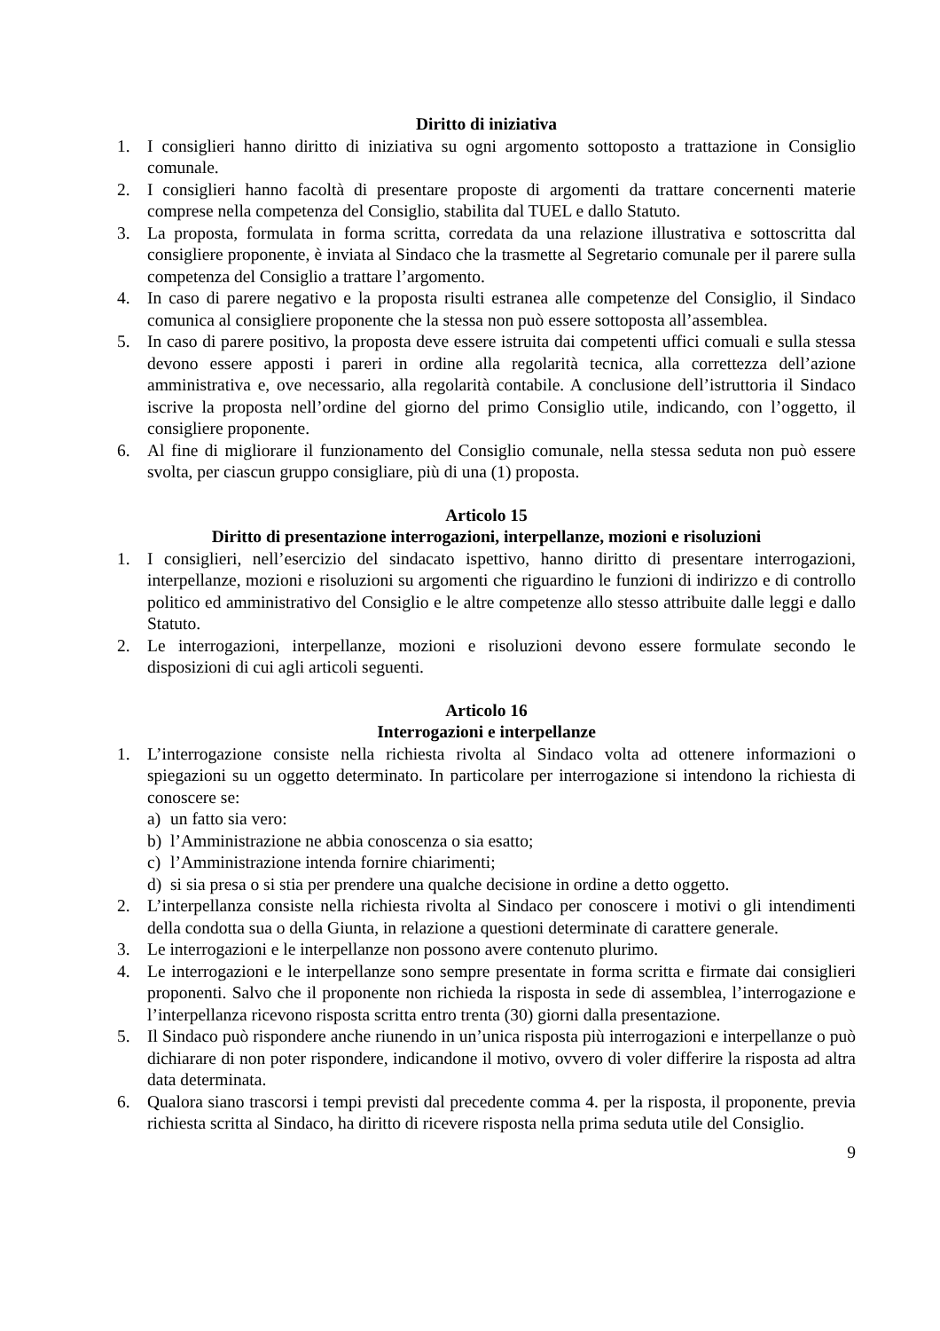Diritto di iniziativa
1. I consiglieri hanno diritto di iniziativa su ogni argomento sottoposto a trattazione in Consiglio comunale.
2. I consiglieri hanno facoltà di presentare proposte di argomenti da trattare concernenti materie comprese nella competenza del Consiglio, stabilita dal TUEL e dallo Statuto.
3. La proposta, formulata in forma scritta, corredata da una relazione illustrativa e sottoscritta dal consigliere proponente, è inviata al Sindaco che la trasmette al Segretario comunale per il parere sulla competenza del Consiglio a trattare l’argomento.
4. In caso di parere negativo e la proposta risulti estranea alle competenze del Consiglio, il Sindaco comunica al consigliere proponente che la stessa non può essere sottoposta all’assemblea.
5. In caso di parere positivo, la proposta deve essere istruita dai competenti uffici comuali e sulla stessa devono essere apposti i pareri in ordine alla regolarità tecnica, alla correttezza dell’azione amministrativa e, ove necessario, alla regolarità contabile. A conclusione dell’istruttoria il Sindaco iscrive la proposta nell’ordine del giorno del primo Consiglio utile, indicando, con l’oggetto, il consigliere proponente.
6. Al fine di migliorare il funzionamento del Consiglio comunale, nella stessa seduta non può essere svolta, per ciascun gruppo consigliare, più di una (1) proposta.
Articolo 15
Diritto di presentazione interrogazioni, interpellanze, mozioni e risoluzioni
1. I consiglieri, nell’esercizio del sindacato ispettivo, hanno diritto di presentare interrogazioni, interpellanze, mozioni e risoluzioni su argomenti che riguardino le funzioni di indirizzo e di controllo politico ed amministrativo del Consiglio e le altre competenze allo stesso attribuite dalle leggi e dallo Statuto.
2. Le interrogazioni, interpellanze, mozioni e risoluzioni devono essere formulate secondo le disposizioni di cui agli articoli seguenti.
Articolo 16
Interrogazioni e interpellanze
1. L’interrogazione consiste nella richiesta rivolta al Sindaco volta ad ottenere informazioni o spiegazioni su un oggetto determinato. In particolare per interrogazione si intendono la richiesta di conoscere se:
a) un fatto sia vero:
b) l’Amministrazione ne abbia conoscenza o sia esatto;
c) l’Amministrazione intenda fornire chiarimenti;
d) si sia presa o si stia per prendere una qualche decisione in ordine a detto oggetto.
2. L’interpellanza consiste nella richiesta rivolta al Sindaco per conoscere i motivi o gli intendimenti della condotta sua o della Giunta, in relazione a questioni determinate di carattere generale.
3. Le interrogazioni e le interpellanze non possono avere contenuto plurimo.
4. Le interrogazioni e le interpellanze sono sempre presentate in forma scritta e firmate dai consiglieri proponenti. Salvo che il proponente non richieda la risposta in sede di assemblea, l’interrogazione e l’interpellanza ricevono risposta scritta entro trenta (30) giorni dalla presentazione.
5. Il Sindaco può rispondere anche riunendo in un’unica risposta più interrogazioni e interpellanze o può dichiarare di non poter rispondere, indicandone il motivo, ovvero di voler differire la risposta ad altra data determinata.
6. Qualora siano trascorsi i tempi previsti dal precedente comma 4. per la risposta, il proponente, previa richiesta scritta al Sindaco, ha diritto di ricevere risposta nella prima seduta utile del Consiglio.
9